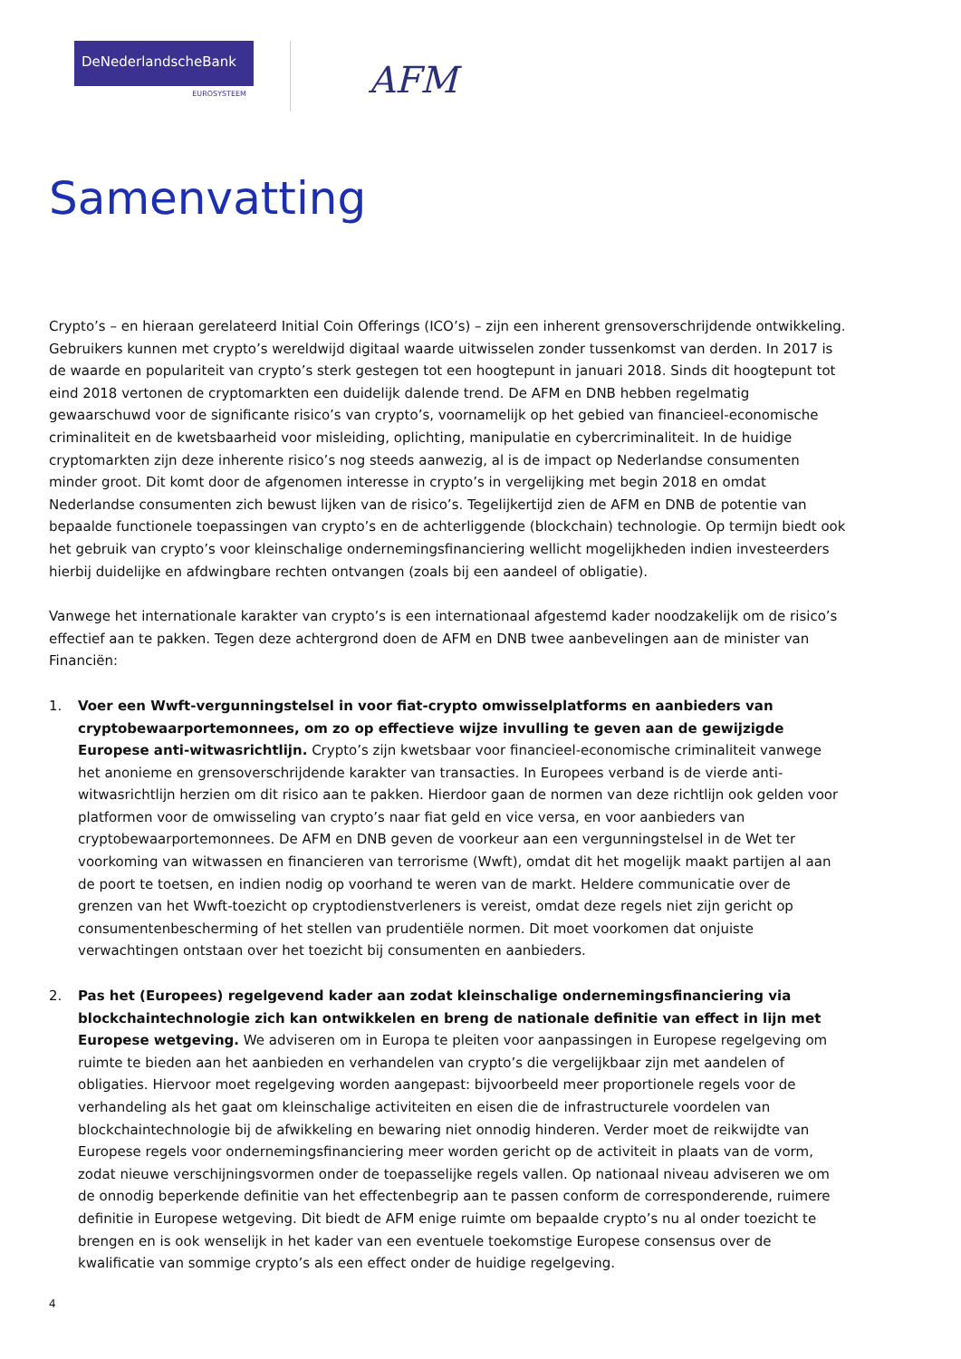DeNederlandscheBank
EUROSYSTEEM
AFM
Samenvatting
Crypto’s – en hieraan gerelateerd Initial Coin Offerings (ICO’s) – zijn een inherent grensoverschrijdende ontwikkeling. Gebruikers kunnen met crypto’s wereldwijd digitaal waarde uitwisselen zonder tussenkomst van derden. In 2017 is de waarde en populariteit van crypto’s sterk gestegen tot een hoogtepunt in januari 2018. Sinds dit hoogtepunt tot eind 2018 vertonen de cryptomarkten een duidelijk dalende trend. De AFM en DNB hebben regelmatig gewaarschuwd voor de significante risico’s van crypto’s, voornamelijk op het gebied van financieel-economische criminaliteit en de kwetsbaarheid voor misleiding, oplichting, manipulatie en cybercriminaliteit. In de huidige cryptomarkten zijn deze inherente risico’s nog steeds aanwezig, al is de impact op Nederlandse consumenten minder groot. Dit komt door de afgenomen interesse in crypto’s in vergelijking met begin 2018 en omdat Nederlandse consumenten zich bewust lijken van de risico’s. Tegelijkertijd zien de AFM en DNB de potentie van bepaalde functionele toepassingen van crypto’s en de achterliggende (blockchain) technologie. Op termijn biedt ook het gebruik van crypto’s voor kleinschalige ondernemingsfinanciering wellicht mogelijkheden indien investeerders hierbij duidelijke en afdwingbare rechten ontvangen (zoals bij een aandeel of obligatie).
Vanwege het internationale karakter van crypto’s is een internationaal afgestemd kader noodzakelijk om de risico’s effectief aan te pakken. Tegen deze achtergrond doen de AFM en DNB twee aanbevelingen aan de minister van Financiën:
1. Voer een Wwft-vergunningstelsel in voor fiat-crypto omwisselplatforms en aanbieders van cryptobewaarportemonnees, om zo op effectieve wijze invulling te geven aan de gewijzigde Europese anti-witwasrichtlijn. Crypto’s zijn kwetsbaar voor financieel-economische criminaliteit vanwege het anonieme en grensoverschrijdende karakter van transacties. In Europees verband is de vierde anti-witwasrichtlijn herzien om dit risico aan te pakken. Hierdoor gaan de normen van deze richtlijn ook gelden voor platformen voor de omwisseling van crypto’s naar fiat geld en vice versa, en voor aanbieders van cryptobewaarportemonnees. De AFM en DNB geven de voorkeur aan een vergunningstelsel in de Wet ter voorkoming van witwassen en financieren van terrorisme (Wwft), omdat dit het mogelijk maakt partijen al aan de poort te toetsen, en indien nodig op voorhand te weren van de markt. Heldere communicatie over de grenzen van het Wwft-toezicht op cryptodienstverleners is vereist, omdat deze regels niet zijn gericht op consumentenbescherming of het stellen van prudentiële normen. Dit moet voorkomen dat onjuiste verwachtingen ontstaan over het toezicht bij consumenten en aanbieders.
2. Pas het (Europees) regelgevend kader aan zodat kleinschalige ondernemingsfinanciering via blockchaintechnologie zich kan ontwikkelen en breng de nationale definitie van effect in lijn met Europese wetgeving. We adviseren om in Europa te pleiten voor aanpassingen in Europese regelgeving om ruimte te bieden aan het aanbieden en verhandelen van crypto’s die vergelijkbaar zijn met aandelen of obligaties. Hiervoor moet regelgeving worden aangepast: bijvoorbeeld meer proportionele regels voor de verhandeling als het gaat om kleinschalige activiteiten en eisen die de infrastructurele voordelen van blockchaintechnologie bij de afwikkeling en bewaring niet onnodig hinderen. Verder moet de reikwijdte van Europese regels voor ondernemingsfinanciering meer worden gericht op de activiteit in plaats van de vorm, zodat nieuwe verschijningsvormen onder de toepasselijke regels vallen. Op nationaal niveau adviseren we om de onnodig beperkende definitie van het effectenbegrip aan te passen conform de corresponderende, ruimere definitie in Europese wetgeving. Dit biedt de AFM enige ruimte om bepaalde crypto’s nu al onder toezicht te brengen en is ook wenselijk in het kader van een eventuele toekomstige Europese consensus over de kwalificatie van sommige crypto’s als een effect onder de huidige regelgeving.
4